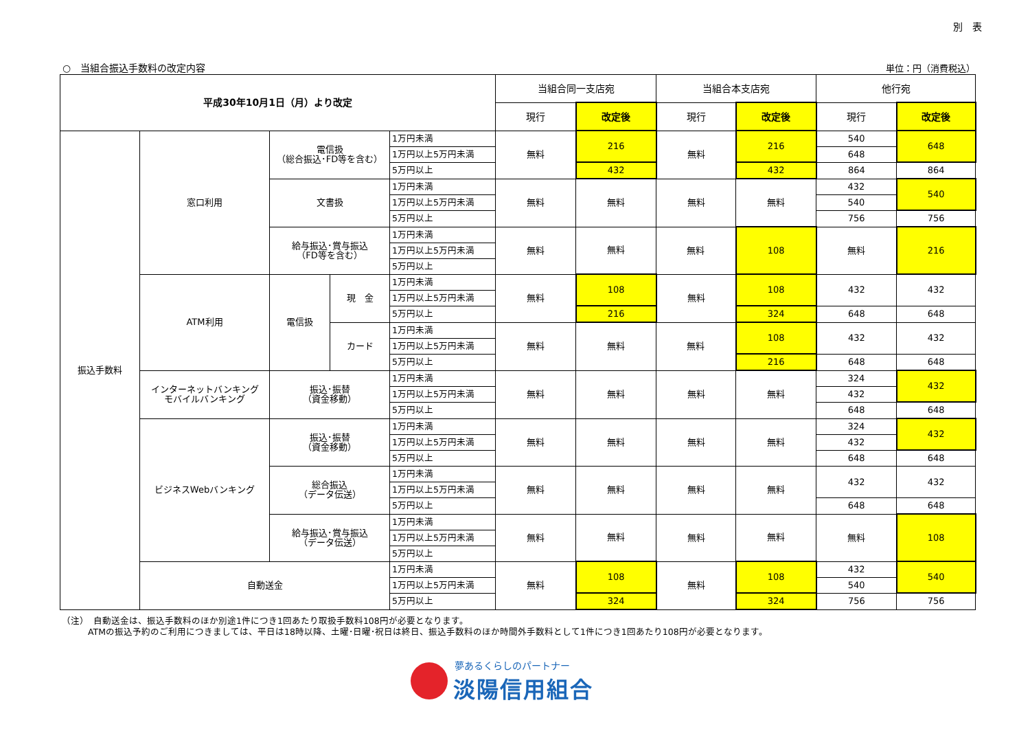別　表
○　当組合振込手数料の改定内容
単位：円（消費税込）
| 平成30年10月1日（月）より改定 | | | | | 当組合同一支店宛 | | 当組合本支店宛 | | 他行宛 | |
| --- | --- | --- | --- | --- | --- | --- | --- | --- | --- | --- |
| | | | | | 現行 | 改定後 | 現行 | 改定後 | 現行 | 改定後 |
| 振込手数料 | 窓口利用 | 電信扱 （総合振込･FD等を含む） | | 1万円未満 | 無料 | 216 | 無料 | 216 | 540 | 648 |
| | | | | 1万円以上5万円未満 | | | | | 648 | |
| | | | | 5万円以上 | | 432 | | 432 | 864 | 864 |
| | | 文書扱 | | 1万円未満 | 無料 | 無料 | 無料 | 無料 | 432 | 540 |
| | | | | 1万円以上5万円未満 | | | | | 540 | |
| | | | | 5万円以上 | | | | | 756 | 756 |
| | | 給与振込･賞与振込 （FD等を含む） | | 1万円未満 | 無料 | 無料 | 無料 | 108 | 無料 | 216 |
| | | | | 1万円以上5万円未満 | | | | | | |
| | | | | 5万円以上 | | | | | | |
| | ATM利用 | 電信扱 | 現 金 | 1万円未満 | 無料 | 108 | 無料 | 108 | 432 | 432 |
| | | | | 1万円以上5万円未満 | | | | | | |
| | | | | 5万円以上 | | 216 | | 324 | 648 | 648 |
| | | | カード | 1万円未満 | 無料 | 無料 | 無料 | 108 | 432 | 432 |
| | | | | 1万円以上5万円未満 | | | | | | |
| | | | | 5万円以上 | | | | 216 | 648 | 648 |
| | インターネットバンキング モバイルバンキング | 振込･振替 （資金移動） | | 1万円未満 | 無料 | 無料 | 無料 | 無料 | 324 | 432 |
| | | | | 1万円以上5万円未満 | | | | | 432 | |
| | | | | 5万円以上 | | | | | 648 | 648 |
| | ビジネスWebバンキング | 振込･振替 （資金移動） | | 1万円未満 | 無料 | 無料 | 無料 | 無料 | 324 | 432 |
| | | | | 1万円以上5万円未満 | | | | | 432 | |
| | | | | 5万円以上 | | | | | 648 | 648 |
| | | 総合振込 （データ伝送） | | 1万円未満 | 無料 | 無料 | 無料 | 無料 | 432 | 432 |
| | | | | 1万円以上5万円未満 | | | | | | |
| | | | | 5万円以上 | | | | | 648 | 648 |
| | | 給与振込･賞与振込 （データ伝送） | | 1万円未満 | 無料 | 無料 | 無料 | 無料 | 無料 | 108 |
| | | | | 1万円以上5万円未満 | | | | | | |
| | | | | 5万円以上 | | | | | | |
| | 自動送金 | | | 1万円未満 | 無料 | 108 | 無料 | 108 | 432 | 540 |
| | | | | 1万円以上5万円未満 | | | | | 540 | |
| | | | | 5万円以上 | | 324 | | 324 | 756 | 756 |
（注）　自動送金は、振込手数料のほか別途1件につき1回あたり取扱手数料108円が必要となります。
ATMの振込予約のご利用につきましては、平日は18時以降、土曜･日曜･祝日は終日、振込手数料のほか時間外手数料として1件につき1回あたり108円が必要となります。
夢あるくらしのパートナー
淡陽信用組合